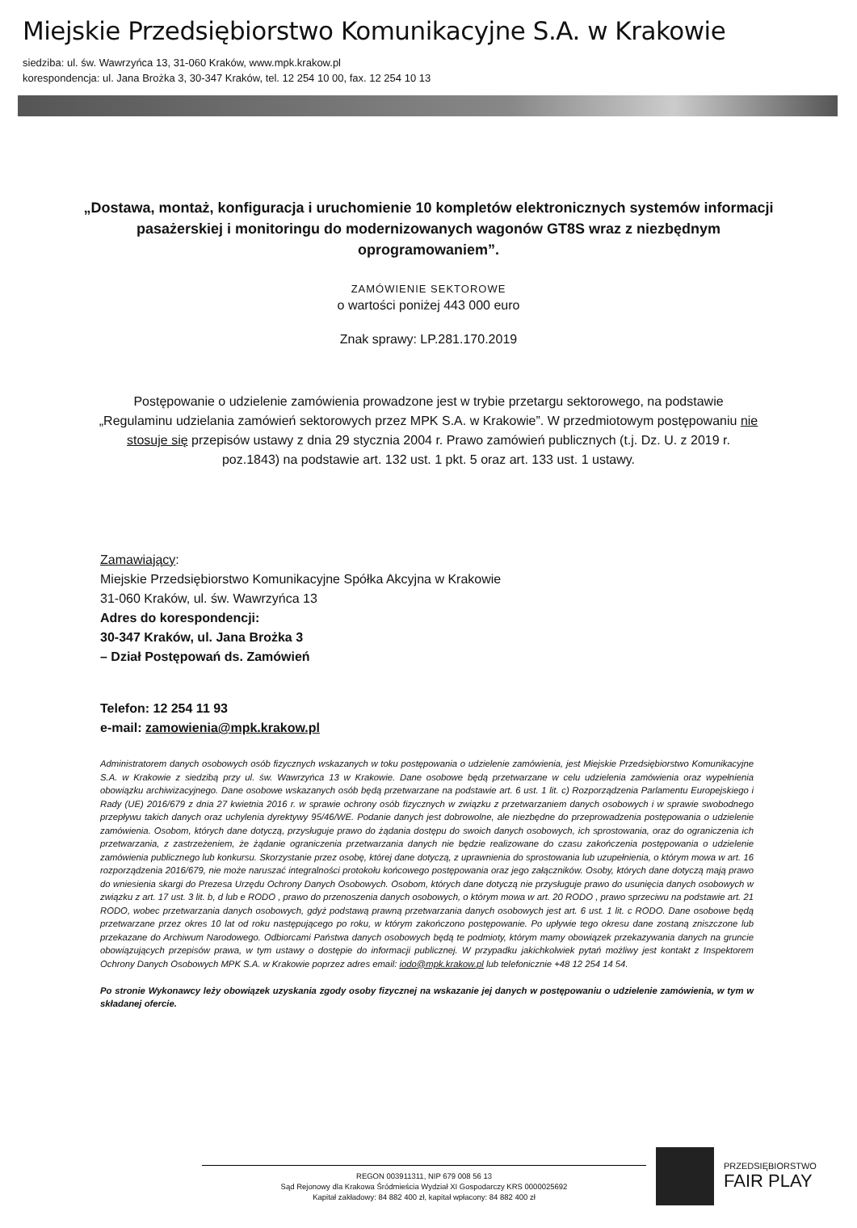Miejskie Przedsiębiorstwo Komunikacyjne S.A. w Krakowie
siedziba: ul. św. Wawrzyńca 13, 31-060 Kraków, www.mpk.krakow.pl
korespondencja: ul. Jana Brożka 3, 30-347 Kraków, tel. 12 254 10 00, fax. 12 254 10 13
„Dostawa, montaż, konfiguracja i uruchomienie 10 kompletów elektronicznych systemów informacji pasażerskiej i monitoringu do modernizowanych wagonów GT8S wraz z niezbędnym oprogramowaniem”.
ZAMÓWIENIE SEKTOROWE
o wartości poniżej 443 000 euro
Znak sprawy: LP.281.170.2019
Postępowanie o udzielenie zamówienia prowadzone jest w trybie przetargu sektorowego, na podstawie „Regulaminu udzielania zamówień sektorowych przez MPK S.A. w Krakowie”. W przedmiotowym postępowaniu nie stosuje się przepisów ustawy z dnia 29 stycznia 2004 r. Prawo zamówień publicznych (t.j. Dz. U. z 2019 r. poz.1843) na podstawie art. 132 ust. 1 pkt. 5 oraz art. 133 ust. 1 ustawy.
Zamawiający:
Miejskie Przedsiębiorstwo Komunikacyjne Spółka Akcyjna w Krakowie
31-060 Kraków, ul. św. Wawrzyńca 13
Adres do korespondencji:
30-347 Kraków, ul. Jana Brożka 3
– Dział Postępowań ds. Zamówień
Telefon: 12 254 11 93
e-mail: zamowienia@mpk.krakow.pl
Administratorem danych osobowych osób fizycznych wskazanych w toku postępowania o udzielenie zamówienia, jest Miejskie Przedsiębiorstwo Komunikacyjne S.A. w Krakowie z siedzibą przy ul. św. Wawrzyńca 13 w Krakowie. Dane osobowe będą przetwarzane w celu udzielenia zamówienia oraz wypełnienia obowiązku archiwizacyjnego. Dane osobowe wskazanych osób będą przetwarzane na podstawie art. 6 ust. 1 lit. c) Rozporządzenia Parlamentu Europejskiego i Rady (UE) 2016/679 z dnia 27 kwietnia 2016 r. w sprawie ochrony osób fizycznych w związku z przetwarzaniem danych osobowych i w sprawie swobodnego przepływu takich danych oraz uchylenia dyrektywy 95/46/WE. Podanie danych jest dobrowolne, ale niezbędne do przeprowadzenia postępowania o udzielenie zamówienia. Osobom, których dane dotyczą, przysługuje prawo do żądania dostępu do swoich danych osobowych, ich sprostowania, oraz do ograniczenia ich przetwarzania, z zastrzeżeniem, że żądanie ograniczenia przetwarzania danych nie będzie realizowane do czasu zakończenia postępowania o udzielenie zamówienia publicznego lub konkursu. Skorzystanie przez osobę, której dane dotyczą, z uprawnienia do sprostowania lub uzupełnienia, o którym mowa w art. 16 rozporządzenia 2016/679, nie może naruszać integralności protokołu końcowego postępowania oraz jego załączników. Osoby, których dane dotyczą mają prawo do wniesienia skargi do Prezesa Urzędu Ochrony Danych Osobowych. Osobom, których dane dotyczą nie przysługuje prawo do usunięcia danych osobowych w związku z art. 17 ust. 3 lit. b, d lub e RODO , prawo do przenoszenia danych osobowych, o którym mowa w art. 20 RODO , prawo sprzeciwu na podstawie art. 21 RODO, wobec przetwarzania danych osobowych, gdyż podstawą prawną przetwarzania danych osobowych jest art. 6 ust. 1 lit. c RODO. Dane osobowe będą przetwarzane przez okres 10 lat od roku następującego po roku, w którym zakończono postępowanie. Po upływie tego okresu dane zostaną zniszczone lub przekazane do Archiwum Narodowego. Odbiorcami Państwa danych osobowych będą te podmioty, którym mamy obowiązek przekazywania danych na gruncie obowiązujących przepisów prawa, w tym ustawy o dostępie do informacji publicznej. W przypadku jakichkolwiek pytań możliwy jest kontakt z Inspektorem Ochrony Danych Osobowych MPK S.A. w Krakowie poprzez adres email: iodo@mpk.krakow.pl lub telefonicznie +48 12 254 14 54.
Po stronie Wykonawcy leży obowiązek uzyskania zgody osoby fizycznej na wskazanie jej danych w postępowaniu o udzielenie zamówienia, w tym w składanej ofercie.
REGON 003911311, NIP 679 008 56 13
Sąd Rejonowy dla Krakowa Śródmieścia Wydział XI Gospodarczy KRS 0000025692
Kapitał zakładowy: 84 882 400 zł, kapitał wpłacony: 84 882 400 zł
PRZEDSIĘBIORSTWO
FAIR PLAY